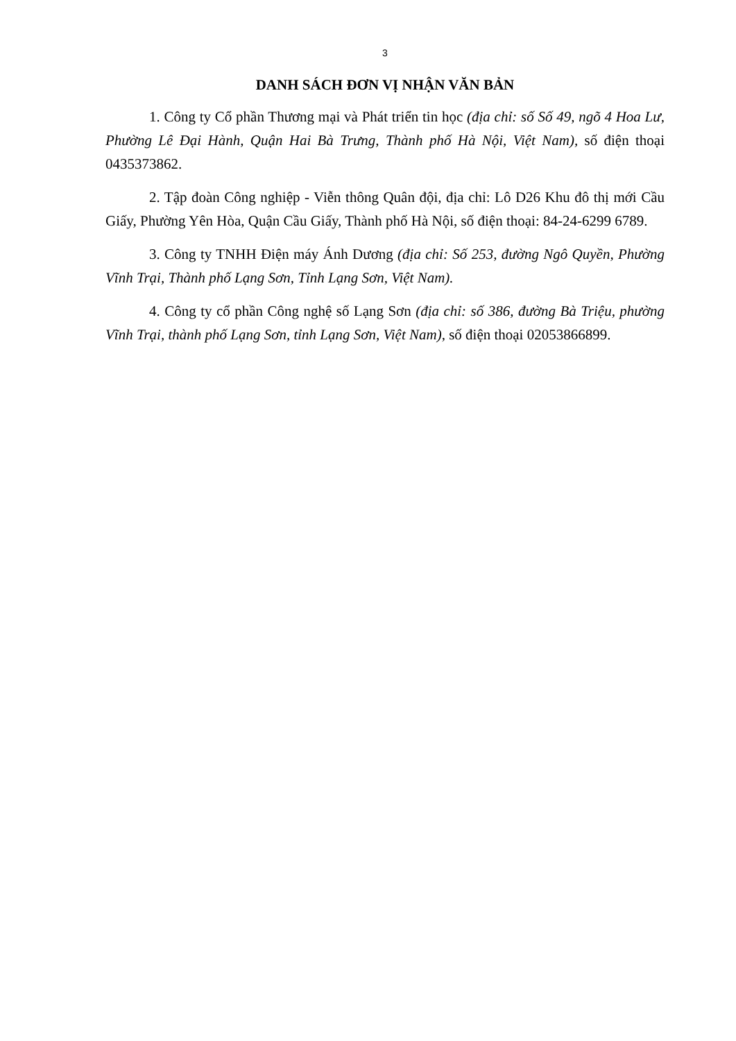3
DANH SÁCH ĐƠN VỊ NHẬN VĂN BẢN
1. Công ty Cổ phần Thương mại và Phát triển tin học (địa chỉ: số Số 49, ngõ 4 Hoa Lư, Phường Lê Đại Hành, Quận Hai Bà Trưng, Thành phố Hà Nội, Việt Nam), số điện thoại 0435373862.
2. Tập đoàn Công nghiệp - Viễn thông Quân đội, địa chỉ: Lô D26 Khu đô thị mới Cầu Giấy, Phường Yên Hòa, Quận Cầu Giấy, Thành phố Hà Nội, số điện thoại: 84-24-6299 6789.
3. Công ty TNHH Điện máy Ánh Dương (địa chỉ: Số 253, đường Ngô Quyền, Phường Vĩnh Trại, Thành phố Lạng Sơn, Tỉnh Lạng Sơn, Việt Nam).
4. Công ty cổ phần Công nghệ số Lạng Sơn (địa chỉ: số 386, đường Bà Triệu, phường Vĩnh Trại, thành phố Lạng Sơn, tỉnh Lạng Sơn, Việt Nam), số điện thoại 02053866899.